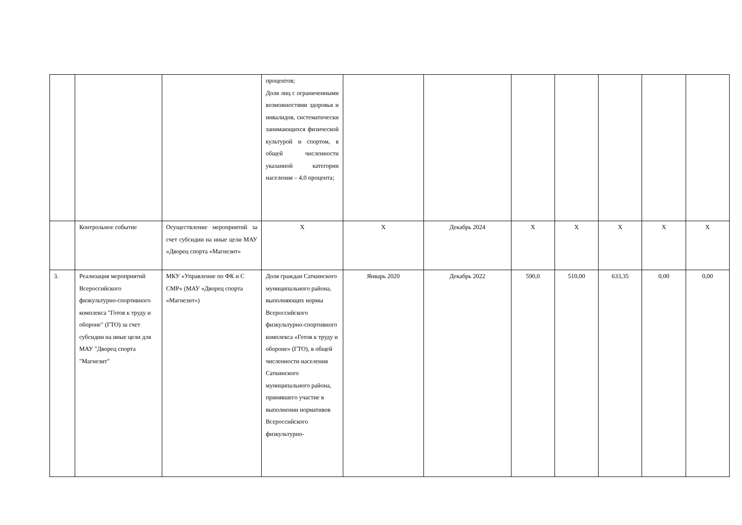| | | | процентов; Доля лиц с ограниченными возможностями здоровья и инвалидов, систематически занимающихся физической культурой и спортом, в общей численности указанной категории населения – 4,0 процента; | | | | | | | |
| | Контрольное событие | Осуществление мероприятий за счет субсидии на иные цели МАУ «Дворец спорта «Магнезит» | Х | Х | Декабрь 2024 | Х | Х | Х | Х | Х |
| 3. | Реализация мероприятий Всероссийского физкультурно-спортивного комплекса "Готов к труду и обороне" (ГТО) за счет субсидии на иные цели для МАУ "Дворец спорта "Магнезит" | МКУ «Управление по ФК и С СМР» (МАУ «Дворец спорта «Магнезит») | Доля граждан Саткинского муниципального района, выполняющих нормы Всероссийского физкультурно-спортивного комплекса «Готов к труду и обороне» (ГТО), в общей численности населения Саткинского муниципального района, принявшего участие в выполнении нормативов Всероссийского физкультурно- | Январь 2020 | Декабрь 2022 | 590,0 | 510,00 | 633,35 | 0,00 | 0,00 |